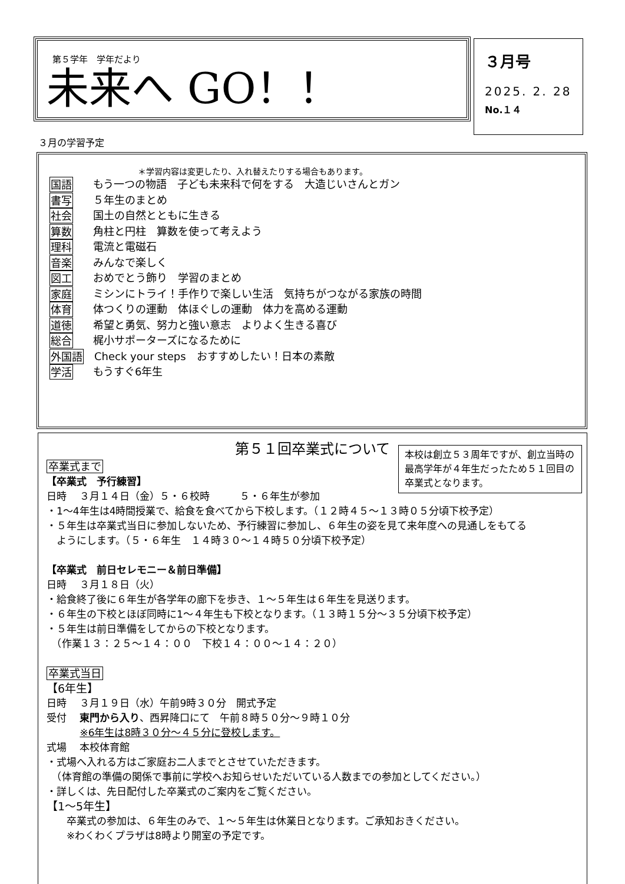第５学年　学年だより
未来へ GO！！
３月号
2025. 2. 28
No.１４
３月の学習予定
＊学習内容は変更したり、入れ替えたりする場合もあります。
国語 もう一つの物語　子ども未来科で何をする　大造じいさんとガン
書写 ５年生のまとめ
社会 国土の自然とともに生きる
算数 角柱と円柱　算数を使って考えよう
理科 電流と電磁石
音楽 みんなで楽しく
図工 おめでとう飾り　学習のまとめ
家庭 ミシンにトライ！手作りで楽しい生活　気持ちがつながる家族の時間
体育 体つくりの運動　体ほぐしの運動　体力を高める運動
道徳 希望と勇気、努力と強い意志　よりよく生きる喜び
総合 梶小サポーターズになるために
外国語 Check your steps　おすすめしたい！日本の素敵
学活 もうすぐ6年生
本校は創立５３周年ですが、創立当時の最高学年が４年生だったため５１回目の卒業式となります。
第５１回卒業式について
卒業式まで
【卒業式　予行練習】
日時　 ３月１４日（金）５・６校時　　　５・６年生が参加
・1～4年生は4時間授業で、給食を食べてから下校します。（１２時４５～１３時０５分頃下校予定）
・５年生は卒業式当日に参加しないため、予行練習に参加し、６年生の姿を見て来年度への見通しをもてる
　ようにします。（５・６年生　１４時３０～１４時５０分頃下校予定）
【卒業式　前日セレモニー＆前日準備】
日時　 ３月１８日（火）
・給食終了後に６年生が各学年の廊下を歩き、１～５年生は６年生を見送ります。
・６年生の下校とほぼ同時に1～４年生も下校となります。（１３時１５分～３５分頃下校予定）
・５年生は前日準備をしてからの下校となります。
　（作業１３：２５～１４：００　下校１４：００～１４：２０）
卒業式当日
【6年生】
日時　 ３月１９日（水）午前9時３０分　開式予定
受付　 東門から入り、西昇降口にて　午前８時５０分～９時１０分
　　　 ※6年生は8時３０分～４５分に登校します。
式場　 本校体育館
・式場へ入れる方はご家庭お二人までとさせていただきます。
　（体育館の準備の関係で事前に学校へお知らせいただいている人数までの参加としてください。）
・詳しくは、先日配付した卒業式のご案内をご覧ください。
【1～5年生】
　　卒業式の参加は、６年生のみで、１～５年生は休業日となります。ご承知おきください。
　　※わくわくプラザは8時より開室の予定です。